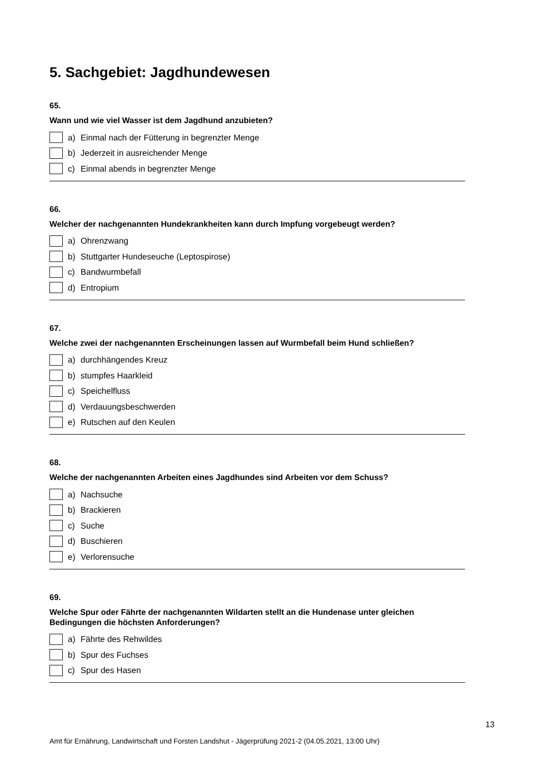5. Sachgebiet: Jagdhundewesen
65.
Wann und wie viel Wasser ist dem Jagdhund anzubieten?
a) Einmal nach der Fütterung in begrenzter Menge
b) Jederzeit in ausreichender Menge
c) Einmal abends in begrenzter Menge
66.
Welcher der nachgenannten Hundekrankheiten kann durch Impfung vorgebeugt werden?
a) Ohrenzwang
b) Stuttgarter Hundeseuche (Leptospirose)
c) Bandwurmbefall
d) Entropium
67.
Welche zwei der nachgenannten Erscheinungen lassen auf Wurmbefall beim Hund schließen?
a) durchhängendes Kreuz
b) stumpfes Haarkleid
c) Speichelfluss
d) Verdauungsbeschwerden
e) Rutschen auf den Keulen
68.
Welche der nachgenannten Arbeiten eines Jagdhundes sind Arbeiten vor dem Schuss?
a) Nachsuche
b) Brackieren
c) Suche
d) Buschieren
e) Verlorensuche
69.
Welche Spur oder Fährte der nachgenannten Wildarten stellt an die Hundenase unter gleichen Bedingungen die höchsten Anforderungen?
a) Fährte des Rehwildes
b) Spur des Fuchses
c) Spur des Hasen
13
Amt für Ernährung, Landwirtschaft und Forsten Landshut - Jägerprüfung 2021-2 (04.05.2021, 13:00 Uhr)